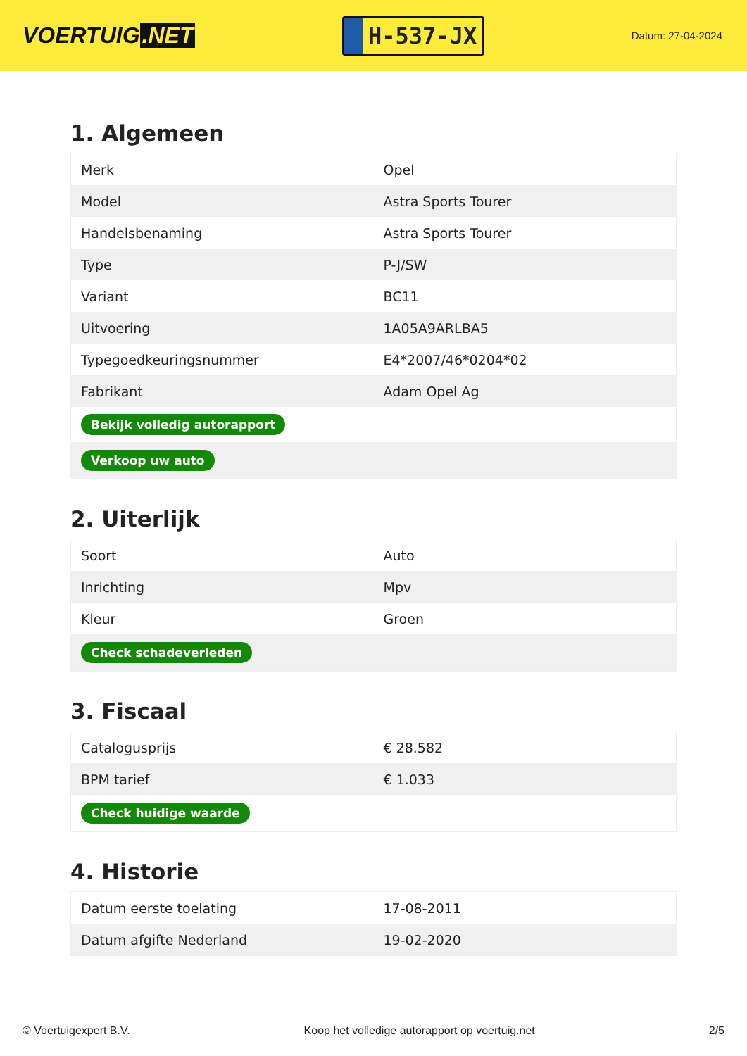VOERTUIG.NET
H-537-JX
Datum: 27-04-2024
1. Algemeen
| Merk | Opel |
| Model | Astra Sports Tourer |
| Handelsbenaming | Astra Sports Tourer |
| Type | P-J/SW |
| Variant | BC11 |
| Uitvoering | 1A05A9ARLBA5 |
| Typegoedkeuringsnummer | E4*2007/46*0204*02 |
| Fabrikant | Adam Opel Ag |
| Bekijk volledig autorapport | |
| Verkoop uw auto | |
2. Uiterlijk
| Soort | Auto |
| Inrichting | Mpv |
| Kleur | Groen |
| Check schadeverleden | |
3. Fiscaal
| Catalogusprijs | € 28.582 |
| BPM tarief | € 1.033 |
| Check huidige waarde | |
4. Historie
| Datum eerste toelating | 17-08-2011 |
| Datum afgifte Nederland | 19-02-2020 |
© Voertuigexpert B.V. Koop het volledige autorapport op voertuig.net 2/5